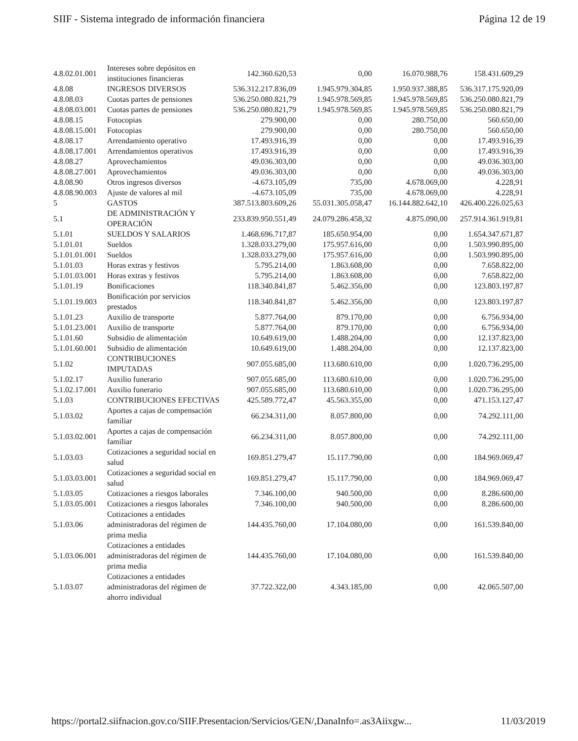SIIF - Sistema integrado de información financiera Página 12 de 19
| 4.8.02.01.001 | Intereses sobre depósitos en instituciones financieras | 142.360.620,53 | 0,00 | 16.070.988,76 | 158.431.609,29 |
| 4.8.08 | INGRESOS DIVERSOS | 536.312.217.836,09 | 1.945.979.304,85 | 1.950.937.388,85 | 536.317.175.920,09 |
| 4.8.08.03 | Cuotas partes de pensiones | 536.250.080.821,79 | 1.945.978.569,85 | 1.945.978.569,85 | 536.250.080.821,79 |
| 4.8.08.03.001 | Cuotas partes de pensiones | 536.250.080.821,79 | 1.945.978.569,85 | 1.945.978.569,85 | 536.250.080.821,79 |
| 4.8.08.15 | Fotocopias | 279.900,00 | 0,00 | 280.750,00 | 560.650,00 |
| 4.8.08.15.001 | Fotocopias | 279.900,00 | 0,00 | 280.750,00 | 560.650,00 |
| 4.8.08.17 | Arrendamiento operativo | 17.493.916,39 | 0,00 | 0,00 | 17.493.916,39 |
| 4.8.08.17.001 | Arrendamientos operativos | 17.493.916,39 | 0,00 | 0,00 | 17.493.916,39 |
| 4.8.08.27 | Aprovechamientos | 49.036.303,00 | 0,00 | 0,00 | 49.036.303,00 |
| 4.8.08.27.001 | Aprovechamientos | 49.036.303,00 | 0,00 | 0,00 | 49.036.303,00 |
| 4.8.08.90 | Otros ingresos diversos | -4.673.105,09 | 735,00 | 4.678.069,00 | 4.228,91 |
| 4.8.08.90.003 | Ajuste de valores al mil | -4.673.105,09 | 735,00 | 4.678.069,00 | 4.228,91 |
| 5 | GASTOS | 387.513.803.609,26 | 55.031.305.058,47 | 16.144.882.642,10 | 426.400.226.025,63 |
| 5.1 | DE ADMINISTRACIÓN Y OPERACIÓN | 233.839.950.551,49 | 24.079.286.458,32 | 4.875.090,00 | 257.914.361.919,81 |
| 5.1.01 | SUELDOS Y SALARIOS | 1.468.696.717,87 | 185.650.954,00 | 0,00 | 1.654.347.671,87 |
| 5.1.01.01 | Sueldos | 1.328.033.279,00 | 175.957.616,00 | 0,00 | 1.503.990.895,00 |
| 5.1.01.01.001 | Sueldos | 1.328.033.279,00 | 175.957.616,00 | 0,00 | 1.503.990.895,00 |
| 5.1.01.03 | Horas extras y festivos | 5.795.214,00 | 1.863.608,00 | 0,00 | 7.658.822,00 |
| 5.1.01.03.001 | Horas extras y festivos | 5.795.214,00 | 1.863.608,00 | 0,00 | 7.658.822,00 |
| 5.1.01.19 | Bonificaciones | 118.340.841,87 | 5.462.356,00 | 0,00 | 123.803.197,87 |
| 5.1.01.19.003 | Bonificación por servicios prestados | 118.340.841,87 | 5.462.356,00 | 0,00 | 123.803.197,87 |
| 5.1.01.23 | Auxilio de transporte | 5.877.764,00 | 879.170,00 | 0,00 | 6.756.934,00 |
| 5.1.01.23.001 | Auxilio de transporte | 5.877.764,00 | 879.170,00 | 0,00 | 6.756.934,00 |
| 5.1.01.60 | Subsidio de alimentación | 10.649.619,00 | 1.488.204,00 | 0,00 | 12.137.823,00 |
| 5.1.01.60.001 | Subsidio de alimentación | 10.649.619,00 | 1.488.204,00 | 0,00 | 12.137.823,00 |
| 5.1.02 | CONTRIBUCIONES IMPUTADAS | 907.055.685,00 | 113.680.610,00 | 0,00 | 1.020.736.295,00 |
| 5.1.02.17 | Auxilio funerario | 907.055.685,00 | 113.680.610,00 | 0,00 | 1.020.736.295,00 |
| 5.1.02.17.001 | Auxilio funerario | 907.055.685,00 | 113.680.610,00 | 0,00 | 1.020.736.295,00 |
| 5.1.03 | CONTRIBUCIONES EFECTIVAS | 425.589.772,47 | 45.563.355,00 | 0,00 | 471.153.127,47 |
| 5.1.03.02 | Aportes a cajas de compensación familiar | 66.234.311,00 | 8.057.800,00 | 0,00 | 74.292.111,00 |
| 5.1.03.02.001 | Aportes a cajas de compensación familiar | 66.234.311,00 | 8.057.800,00 | 0,00 | 74.292.111,00 |
| 5.1.03.03 | Cotizaciones a seguridad social en salud | 169.851.279,47 | 15.117.790,00 | 0,00 | 184.969.069,47 |
| 5.1.03.03.001 | Cotizaciones a seguridad social en salud | 169.851.279,47 | 15.117.790,00 | 0,00 | 184.969.069,47 |
| 5.1.03.05 | Cotizaciones a riesgos laborales | 7.346.100,00 | 940.500,00 | 0,00 | 8.286.600,00 |
| 5.1.03.05.001 | Cotizaciones a riesgos laborales | 7.346.100,00 | 940.500,00 | 0,00 | 8.286.600,00 |
| 5.1.03.06 | Cotizaciones a entidades administradoras del régimen de prima media | 144.435.760,00 | 17.104.080,00 | 0,00 | 161.539.840,00 |
| 5.1.03.06.001 | Cotizaciones a entidades administradoras del régimen de prima media | 144.435.760,00 | 17.104.080,00 | 0,00 | 161.539.840,00 |
| 5.1.03.07 | Cotizaciones a entidades administradoras del régimen de ahorro individual | 37.722.322,00 | 4.343.185,00 | 0,00 | 42.065.507,00 |
https://portal2.siifnacion.gov.co/SIIF.Presentacion/Servicios/GEN/,DanaInfo=.as3Aiixgw... 11/03/2019